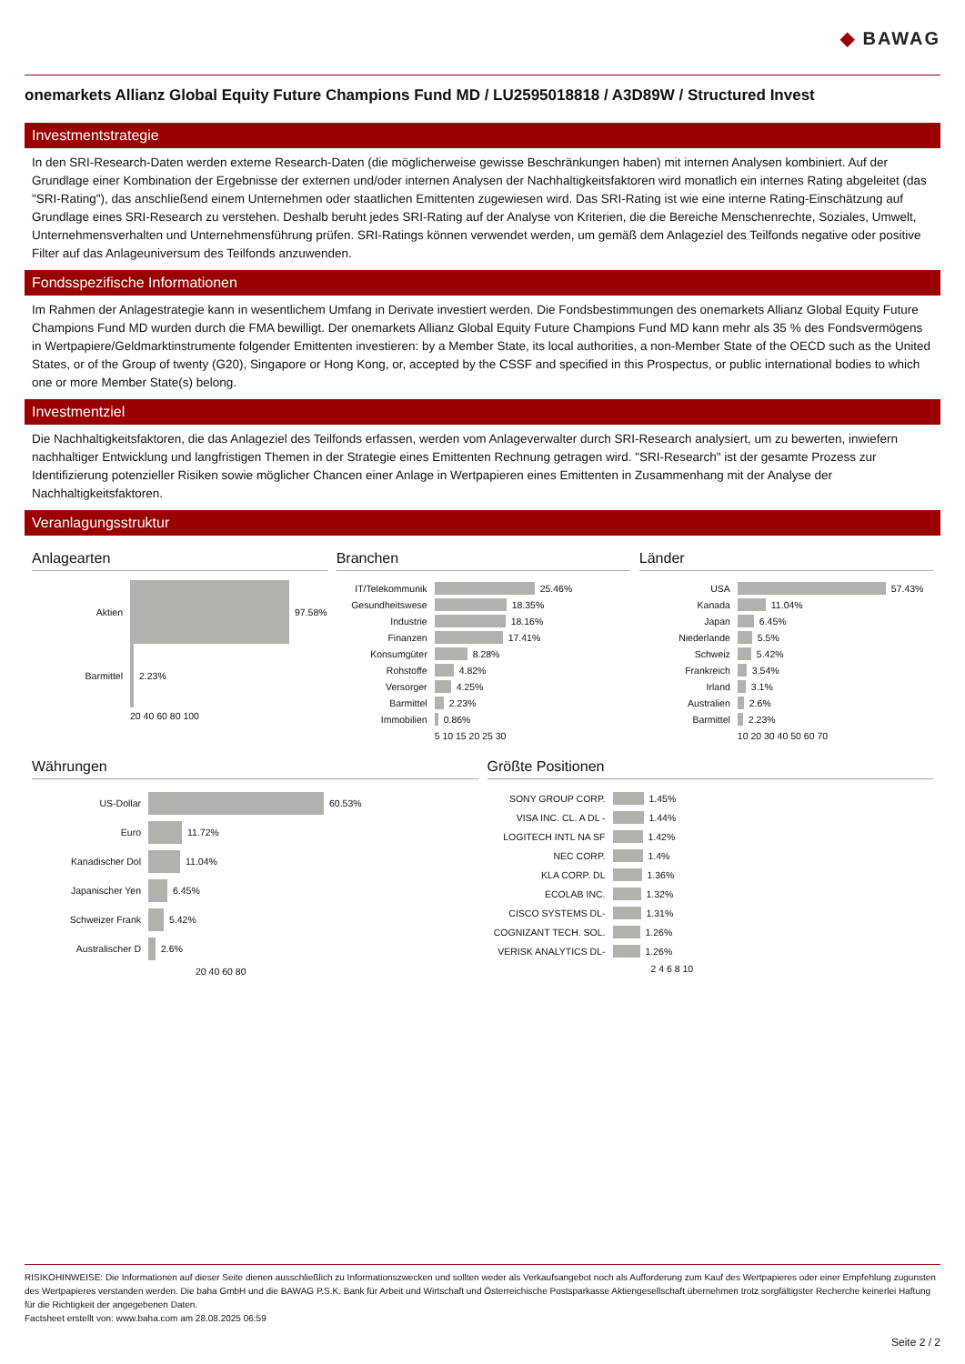◆ BAWAG
onemarkets Allianz Global Equity Future Champions Fund MD / LU2595018818 / A3D89W / Structured Invest
Investmentstrategie
In den SRI-Research-Daten werden externe Research-Daten (die möglicherweise gewisse Beschränkungen haben) mit internen Analysen kombiniert. Auf der Grundlage einer Kombination der Ergebnisse der externen und/oder internen Analysen der Nachhaltigkeitsfaktoren wird monatlich ein internes Rating abgeleitet (das "SRI-Rating"), das anschließend einem Unternehmen oder staatlichen Emittenten zugewiesen wird. Das SRI-Rating ist wie eine interne Rating-Einschätzung auf Grundlage eines SRI-Research zu verstehen. Deshalb beruht jedes SRI-Rating auf der Analyse von Kriterien, die die Bereiche Menschenrechte, Soziales, Umwelt, Unternehmensverhalten und Unternehmensführung prüfen. SRI-Ratings können verwendet werden, um gemäß dem Anlageziel des Teilfonds negative oder positive Filter auf das Anlageuniversum des Teilfonds anzuwenden.
Fondsspezifische Informationen
Im Rahmen der Anlagestrategie kann in wesentlichem Umfang in Derivate investiert werden. Die Fondsbestimmungen des onemarkets Allianz Global Equity Future Champions Fund MD wurden durch die FMA bewilligt. Der onemarkets Allianz Global Equity Future Champions Fund MD kann mehr als 35 % des Fondsvermögens in Wertpapiere/Geldmarktinstrumente folgender Emittenten investieren: by a Member State, its local authorities, a non-Member State of the OECD such as the United States, or of the Group of twenty (G20), Singapore or Hong Kong, or, accepted by the CSSF and specified in this Prospectus, or public international bodies to which one or more Member State(s) belong.
Investmentziel
Die Nachhaltigkeitsfaktoren, die das Anlageziel des Teilfonds erfassen, werden vom Anlageverwalter durch SRI-Research analysiert, um zu bewerten, inwiefern nachhaltiger Entwicklung und langfristigen Themen in der Strategie eines Emittenten Rechnung getragen wird. "SRI-Research" ist der gesamte Prozess zur Identifizierung potenzieller Risiken sowie möglicher Chancen einer Anlage in Wertpapieren eines Emittenten in Zusammenhang mit der Analyse der Nachhaltigkeitsfaktoren.
Veranlagungsstruktur
Anlagearten
Aktien 97.58%
Barmittel 2.23%
20 40 60 80 100
Branchen
IT/Telekommunik 25.46%
Gesundheitswese 18.35%
Industrie 18.16%
Finanzen 17.41%
Konsumgüter 8.28%
Rohstoffe 4.82%
Versorger 4.25%
Barmittel 2.23%
Immobilien 0.86%
5 10 15 20 25 30
Länder
USA 57.43%
Kanada 11.04%
Japan 6.45%
Niederlande 5.5%
Schweiz 5.42%
Frankreich 3.54%
Irland 3.1%
Australien 2.6%
Barmittel 2.23%
10 20 30 40 50 60 70
Währungen
US-Dollar 60.53%
Euro 11.72%
Kanadischer Dol 11.04%
Japanischer Yen 6.45%
Schweizer Frank 5.42%
Australischer D 2.6%
20 40 60 80
Größte Positionen
SONY GROUP CORP. 1.45%
VISA INC. CL. A DL - 1.44%
LOGITECH INTL NA SF 1.42%
NEC CORP. 1.4%
KLA CORP. DL 1.36%
ECOLAB INC. 1.32%
CISCO SYSTEMS DL- 1.31%
COGNIZANT TECH. SOL. 1.26%
VERISK ANALYTICS DL- 1.26%
2 4 6 8 10
RISIKOHINWEISE: Die Informationen auf dieser Seite dienen ausschließlich zu Informationszwecken und sollten weder als Verkaufsangebot noch als Aufforderung zum Kauf des Wertpapieres oder einer Empfehlung zugunsten des Wertpapieres verstanden werden. Die baha GmbH und die BAWAG P.S.K. Bank für Arbeit und Wirtschaft und Österreichische Postsparkasse Aktiengesellschaft übernehmen trotz sorgfältigster Recherche keinerlei Haftung für die Richtigkeit der angegebenen Daten.
Factsheet erstellt von: www.baha.com am 28.08.2025 06:59
Seite 2 / 2